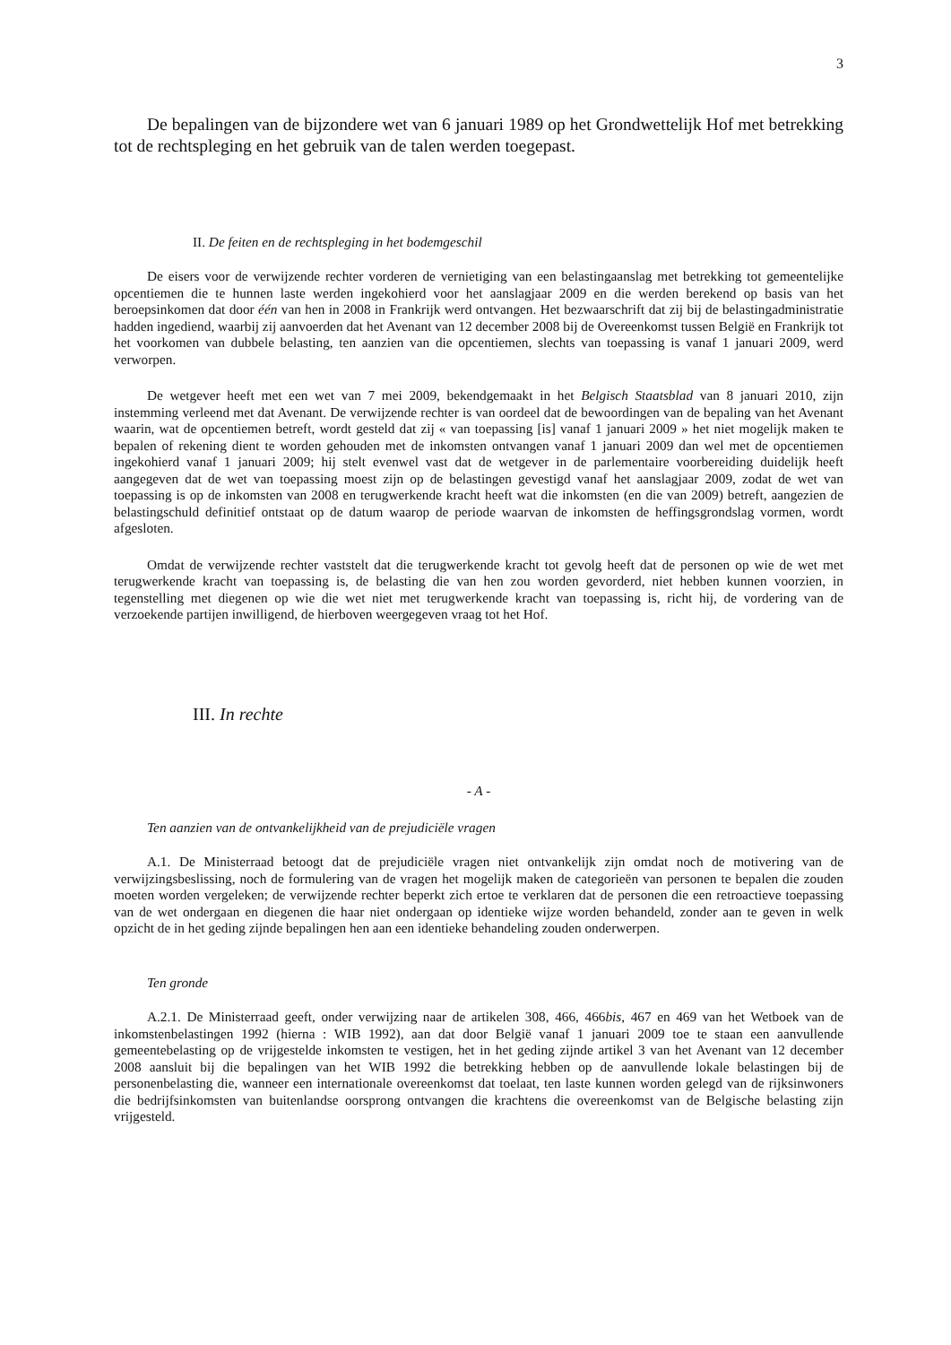3
De bepalingen van de bijzondere wet van 6 januari 1989 op het Grondwettelijk Hof met betrekking tot de rechtspleging en het gebruik van de talen werden toegepast.
II. De feiten en de rechtspleging in het bodemgeschil
De eisers voor de verwijzende rechter vorderen de vernietiging van een belastingaanslag met betrekking tot gemeentelijke opcentiemen die te hunnen laste werden ingekohierd voor het aanslagjaar 2009 en die werden berekend op basis van het beroepsinkomen dat door één van hen in 2008 in Frankrijk werd ontvangen. Het bezwaarschrift dat zij bij de belastingadministratie hadden ingediend, waarbij zij aanvoerden dat het Avenant van 12 december 2008 bij de Overeenkomst tussen België en Frankrijk tot het voorkomen van dubbele belasting, ten aanzien van die opcentiemen, slechts van toepassing is vanaf 1 januari 2009, werd verworpen.
De wetgever heeft met een wet van 7 mei 2009, bekendgemaakt in het Belgisch Staatsblad van 8 januari 2010, zijn instemming verleend met dat Avenant. De verwijzende rechter is van oordeel dat de bewoordingen van de bepaling van het Avenant waarin, wat de opcentiemen betreft, wordt gesteld dat zij « van toepassing [is] vanaf 1 januari 2009 » het niet mogelijk maken te bepalen of rekening dient te worden gehouden met de inkomsten ontvangen vanaf 1 januari 2009 dan wel met de opcentiemen ingekohierd vanaf 1 januari 2009; hij stelt evenwel vast dat de wetgever in de parlementaire voorbereiding duidelijk heeft aangegeven dat de wet van toepassing moest zijn op de belastingen gevestigd vanaf het aanslagjaar 2009, zodat de wet van toepassing is op de inkomsten van 2008 en terugwerkende kracht heeft wat die inkomsten (en die van 2009) betreft, aangezien de belastingschuld definitief ontstaat op de datum waarop de periode waarvan de inkomsten de heffingsgrondslag vormen, wordt afgesloten.
Omdat de verwijzende rechter vaststelt dat die terugwerkende kracht tot gevolg heeft dat de personen op wie de wet met terugwerkende kracht van toepassing is, de belasting die van hen zou worden gevorderd, niet hebben kunnen voorzien, in tegenstelling met diegenen op wie die wet niet met terugwerkende kracht van toepassing is, richt hij, de vordering van de verzoekende partijen inwilligend, de hierboven weergegeven vraag tot het Hof.
III. In rechte
- A -
Ten aanzien van de ontvankelijkheid van de prejudiciële vragen
A.1. De Ministerraad betoogt dat de prejudiciële vragen niet ontvankelijk zijn omdat noch de motivering van de verwijzingsbeslissing, noch de formulering van de vragen het mogelijk maken de categorieën van personen te bepalen die zouden moeten worden vergeleken; de verwijzende rechter beperkt zich ertoe te verklaren dat de personen die een retroactieve toepassing van de wet ondergaan en diegenen die haar niet ondergaan op identieke wijze worden behandeld, zonder aan te geven in welk opzicht de in het geding zijnde bepalingen hen aan een identieke behandeling zouden onderwerpen.
Ten gronde
A.2.1. De Ministerraad geeft, onder verwijzing naar de artikelen 308, 466, 466bis, 467 en 469 van het Wetboek van de inkomstenbelastingen 1992 (hierna : WIB 1992), aan dat door België vanaf 1 januari 2009 toe te staan een aanvullende gemeentebelasting op de vrijgestelde inkomsten te vestigen, het in het geding zijnde artikel 3 van het Avenant van 12 december 2008 aansluit bij die bepalingen van het WIB 1992 die betrekking hebben op de aanvullende lokale belastingen bij de personenbelasting die, wanneer een internationale overeenkomst dat toelaat, ten laste kunnen worden gelegd van de rijksinwoners die bedrijfsinkomsten van buitenlandse oorsprong ontvangen die krachtens die overeenkomst van de Belgische belasting zijn vrijgesteld.